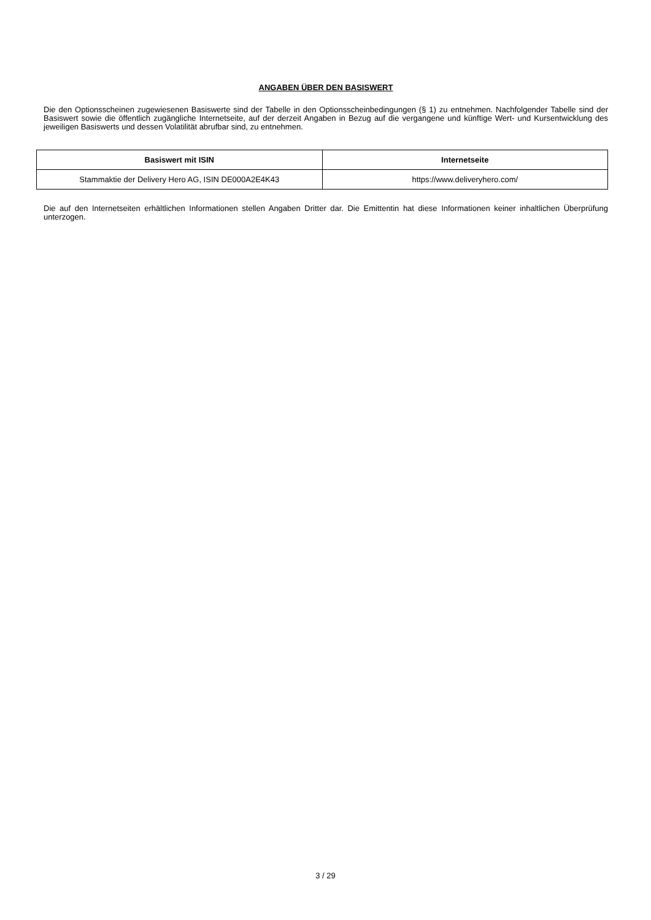ANGABEN ÜBER DEN BASISWERT
Die den Optionsscheinen zugewiesenen Basiswerte sind der Tabelle in den Optionsscheinbedingungen (§ 1) zu entnehmen. Nachfolgender Tabelle sind der Basiswert sowie die öffentlich zugängliche Internetseite, auf der derzeit Angaben in Bezug auf die vergangene und künftige Wert- und Kursentwicklung des jeweiligen Basiswerts und dessen Volatilität abrufbar sind, zu entnehmen.
| Basiswert mit ISIN | Internetseite |
| --- | --- |
| Stammaktie der Delivery Hero AG, ISIN DE000A2E4K43 | https://www.deliveryhero.com/ |
Die auf den Internetseiten erhältlichen Informationen stellen Angaben Dritter dar. Die Emittentin hat diese Informationen keiner inhaltlichen Überprüfung unterzogen.
3 / 29